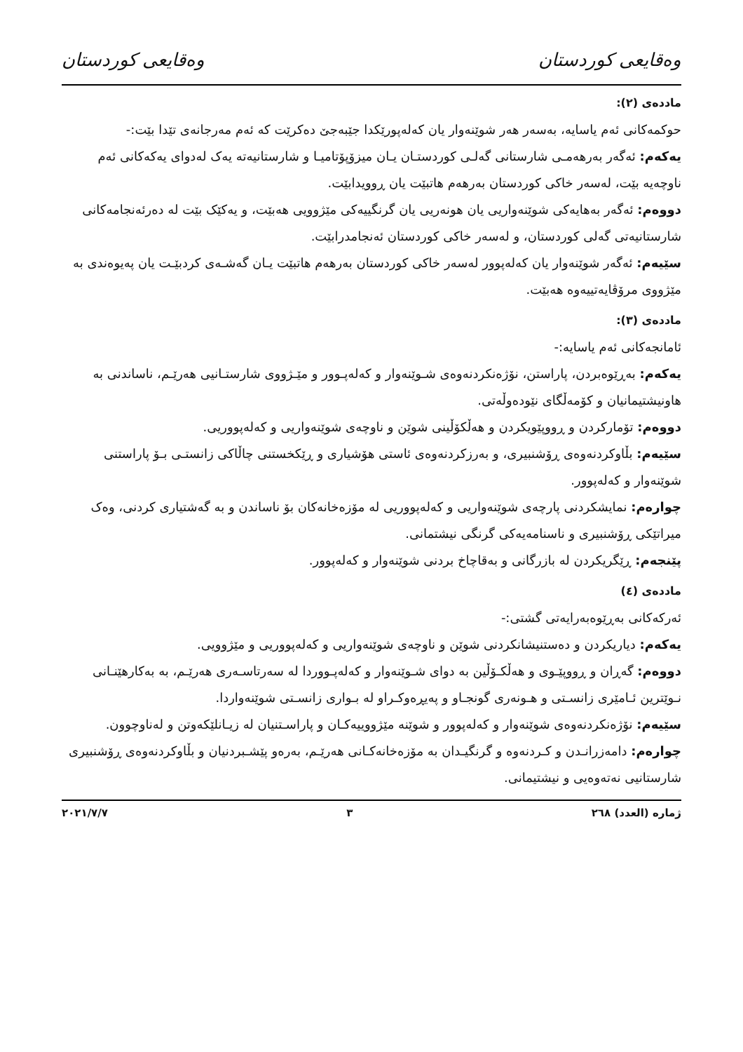وەقایعی کوردستان وەقایعی کوردستان
ماددەی (٢):
حوکمەکانی ئەم یاسایە، بەسەر هەر شوێنەوار یان کەلەپورێکدا جێبەجێ دەکرێت کە ئەم مەرجانەی تێدا بێت:-
یەکەم: ئەگەر بەرهەمـی شارستانی گەلـی کوردستـان یـان میزۆپۆتامیـا و شارستانیەتە یەک لەدوای یەکەکانی ئەم ناوچەیە بێت، لەسەر خاکی کوردستان بەرهەم هاتبێت یان ڕوویدابێت.
دووەم: ئەگەر بەهایەکی شوێنەواریی یان هونەریی یان گرنگییەکی مێژوویی هەبێت، و یەکێک بێت لە دەرئەنجامەکانی شارستانیەتی گەلی کوردستان، و لەسەر خاکی کوردستان ئەنجامدرابێت.
سێیەم: ئەگەر شوێنەوار یان کەلەپوور لەسەر خاکی کوردستان بەرهەم هاتبێت یـان گەشـەی کردبێـت یان پەیوەندی بە مێژووی مرۆڤایەتییەوە هەبێت.
ماددەی (٣):
ئامانجەکانی ئەم یاسایە:-
یەکەم: بەڕێوەبردن، پاراستن، نۆژەنکردنەوەی شـوێنەوار و کەلەپـوور و مێـژووی شارستـانیی هەرێـم، ناساندنی بە هاونیشتیمانیان و کۆمەڵگای نێودەوڵەتی.
دووەم: تۆمارکردن و ڕووپێویکردن و هەڵکۆڵینی شوێن و ناوچەی شوێنەواریی و کەلەپووریی.
سێیەم: بڵاوکردنەوەی ڕۆشنبیری، و بەرزکردنەوەی ئاستی هۆشیاری و ڕێکخستنی چاڵاکی زانستـی بـۆ پاراستنی شوێنەوار و کەلەپوور.
چوارەم: نمایشکردنی پارچەی شوێنەواریی و کەلەپووریی لە مۆزەخانەکان بۆ ناساندن و بە گەشتیاری کردنی، وەک میراتێکی ڕۆشنبیری و ناسنامەیەکی گرنگی نیشتمانی.
پێنجەم: ڕێگریکردن لە بازرگانی و بەقاچاخ بردنی شوێنەوار و کەلەپوور.
ماددەی (٤)
ئەرکەکانی بەڕێوەبەرایەتی گشتی:-
یەکەم: دیاریکردن و دەستنیشانکردنی شوێن و ناوچەی شوێنەواریی و کەلەپووریی و مێژوویی.
دووەم: گەڕان و ڕووپێـوی و هەڵکـۆڵین بە دوای شـوێنەوار و کەلەپـووردا لە سەرتاسـەری هەرێـم، بە بەکارهێنـانی نـوێترین ئـامێری زانسـتی و هـونەری گونجـاو و پەیڕەوکـراو لە بـواری زانسـتی شوێنەواردا.
سێیەم: نۆژەنکردنەوەی شوێنەوار و کەلەپوور و شوێنە مێژووییەکـان و پاراسـتنیان لە زیـانلێکەوتن و لەناوچوون.
چوارەم: دامەزرانـدن و کـردنەوە و گرنگیـدان بە مۆزەخانەکـانی هەرێـم، بەرەو پێشـبردنیان و بڵاوکردنەوەی ڕۆشنبیری شارستانیی نەتەوەیی و نیشتیمانی.
ژمارە (العدد) ٢٦٨ ٣ ٢٠٢١/٧/٧